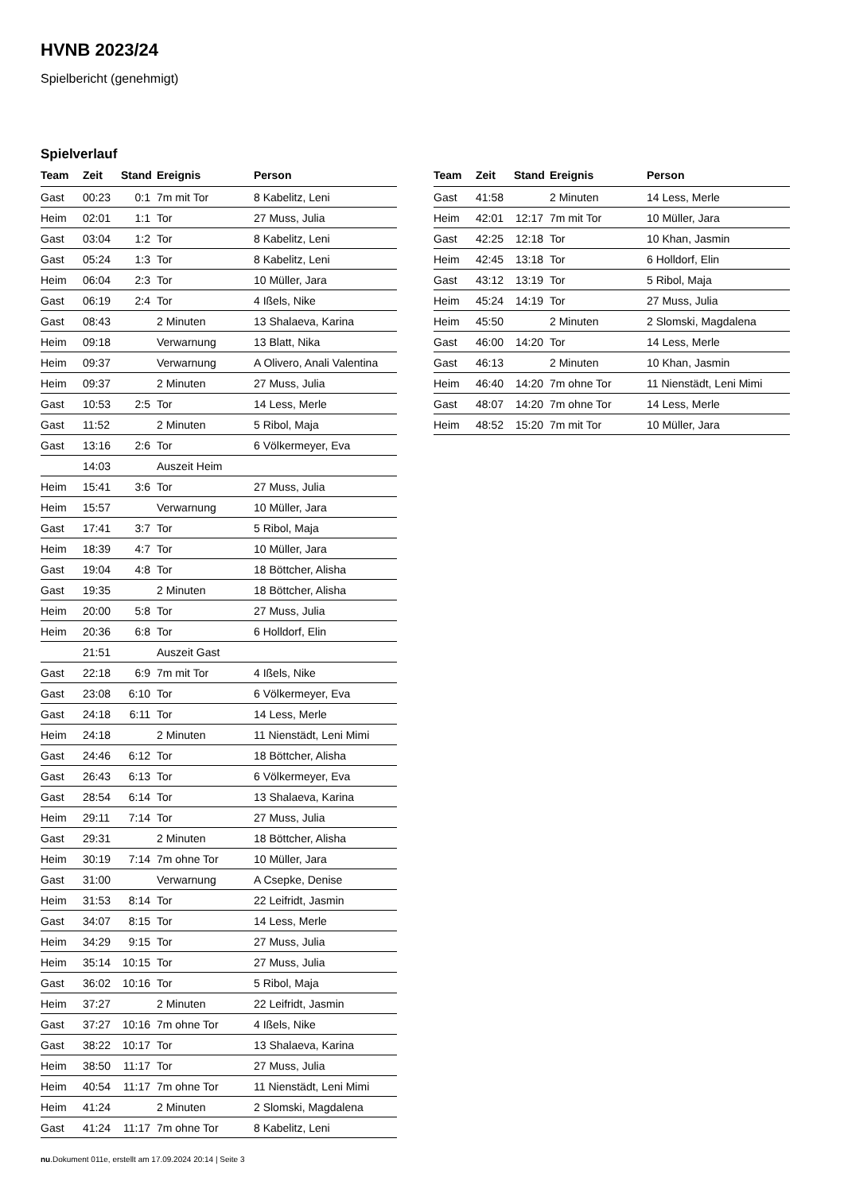HVNB 2023/24
Spielbericht (genehmigt)
Spielverlauf
| Team | Zeit | Stand | Ereignis | Person |
| --- | --- | --- | --- | --- |
| Gast | 00:23 | 0:1 | 7m mit Tor | 8 Kabelitz, Leni |
| Heim | 02:01 | 1:1 | Tor | 27 Muss, Julia |
| Gast | 03:04 | 1:2 | Tor | 8 Kabelitz, Leni |
| Gast | 05:24 | 1:3 | Tor | 8 Kabelitz, Leni |
| Heim | 06:04 | 2:3 | Tor | 10 Müller, Jara |
| Gast | 06:19 | 2:4 | Tor | 4 Ißels, Nike |
| Gast | 08:43 | | 2 Minuten | 13 Shalaeva, Karina |
| Heim | 09:18 | | Verwarnung | 13 Blatt, Nika |
| Heim | 09:37 | | Verwarnung | A Olivero, Anali Valentina |
| Heim | 09:37 | | 2 Minuten | 27 Muss, Julia |
| Gast | 10:53 | 2:5 | Tor | 14 Less, Merle |
| Gast | 11:52 | | 2 Minuten | 5 Ribol, Maja |
| Gast | 13:16 | 2:6 | Tor | 6 Völkermeyer, Eva |
| | 14:03 | | Auszeit Heim | |
| Heim | 15:41 | 3:6 | Tor | 27 Muss, Julia |
| Heim | 15:57 | | Verwarnung | 10 Müller, Jara |
| Gast | 17:41 | 3:7 | Tor | 5 Ribol, Maja |
| Heim | 18:39 | 4:7 | Tor | 10 Müller, Jara |
| Gast | 19:04 | 4:8 | Tor | 18 Böttcher, Alisha |
| Gast | 19:35 | | 2 Minuten | 18 Böttcher, Alisha |
| Heim | 20:00 | 5:8 | Tor | 27 Muss, Julia |
| Heim | 20:36 | 6:8 | Tor | 6 Holldorf, Elin |
| | 21:51 | | Auszeit Gast | |
| Gast | 22:18 | 6:9 | 7m mit Tor | 4 Ißels, Nike |
| Gast | 23:08 | 6:10 | Tor | 6 Völkermeyer, Eva |
| Gast | 24:18 | 6:11 | Tor | 14 Less, Merle |
| Heim | 24:18 | | 2 Minuten | 11 Nienstädt, Leni Mimi |
| Gast | 24:46 | 6:12 | Tor | 18 Böttcher, Alisha |
| Gast | 26:43 | 6:13 | Tor | 6 Völkermeyer, Eva |
| Gast | 28:54 | 6:14 | Tor | 13 Shalaeva, Karina |
| Heim | 29:11 | 7:14 | Tor | 27 Muss, Julia |
| Gast | 29:31 | | 2 Minuten | 18 Böttcher, Alisha |
| Heim | 30:19 | 7:14 | 7m ohne Tor | 10 Müller, Jara |
| Gast | 31:00 | | Verwarnung | A Csepke, Denise |
| Heim | 31:53 | 8:14 | Tor | 22 Leifridt, Jasmin |
| Gast | 34:07 | 8:15 | Tor | 14 Less, Merle |
| Heim | 34:29 | 9:15 | Tor | 27 Muss, Julia |
| Heim | 35:14 | 10:15 | Tor | 27 Muss, Julia |
| Gast | 36:02 | 10:16 | Tor | 5 Ribol, Maja |
| Heim | 37:27 | | 2 Minuten | 22 Leifridt, Jasmin |
| Gast | 37:27 | 10:16 | 7m ohne Tor | 4 Ißels, Nike |
| Gast | 38:22 | 10:17 | Tor | 13 Shalaeva, Karina |
| Heim | 38:50 | 11:17 | Tor | 27 Muss, Julia |
| Heim | 40:54 | 11:17 | 7m ohne Tor | 11 Nienstädt, Leni Mimi |
| Heim | 41:24 | | 2 Minuten | 2 Slomski, Magdalena |
| Gast | 41:24 | 11:17 | 7m ohne Tor | 8 Kabelitz, Leni |
| Team | Zeit | Stand | Ereignis | Person |
| --- | --- | --- | --- | --- |
| Gast | 41:58 | | 2 Minuten | 14 Less, Merle |
| Heim | 42:01 | 12:17 | 7m mit Tor | 10 Müller, Jara |
| Gast | 42:25 | 12:18 | Tor | 10 Khan, Jasmin |
| Heim | 42:45 | 13:18 | Tor | 6 Holldorf, Elin |
| Gast | 43:12 | 13:19 | Tor | 5 Ribol, Maja |
| Heim | 45:24 | 14:19 | Tor | 27 Muss, Julia |
| Heim | 45:50 | | 2 Minuten | 2 Slomski, Magdalena |
| Gast | 46:00 | 14:20 | Tor | 14 Less, Merle |
| Gast | 46:13 | | 2 Minuten | 10 Khan, Jasmin |
| Heim | 46:40 | 14:20 | 7m ohne Tor | 11 Nienstädt, Leni Mimi |
| Gast | 48:07 | 14:20 | 7m ohne Tor | 14 Less, Merle |
| Heim | 48:52 | 15:20 | 7m mit Tor | 10 Müller, Jara |
nu.Dokument 011e, erstellt am 17.09.2024 20:14 | Seite 3